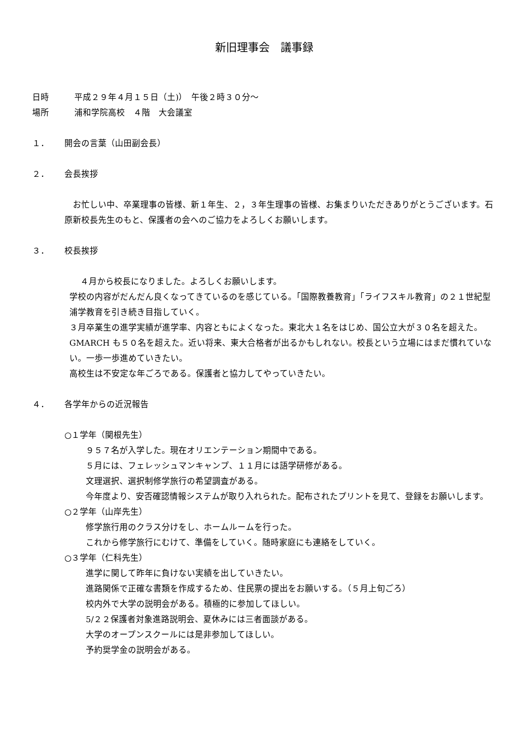新旧理事会　議事録
日時 平成２９年４月１５日（土)）　午後２時３０分～
場所 浦和学院高校　４階　大会議室
１． 開会の言葉（山田副会長）
２． 会長挨拶
　お忙しい中、卒業理事の皆様、新１年生、２，３年生理事の皆様、お集まりいただきありがとうございます。石原新校長先生のもと、保護者の会へのご協力をよろしくお願いします。
３． 校長挨拶
　 ４月から校長になりました。よろしくお願いします。
学校の内容がだんだん良くなってきているのを感じている。「国際教養教育」「ライフスキル教育」の２１世紀型浦学教育を引き続き目指していく。
３月卒業生の進学実績が進学率、内容ともによくなった。東北大１名をはじめ、国公立大が３０名を超えた。GMARCH も５０名を超えた。近い将来、東大合格者が出るかもしれない。校長という立場にはまだ慣れていない。一歩一歩進めていきたい。
高校生は不安定な年ごろである。保護者と協力してやっていきたい。
４． 各学年からの近況報告
○１学年（関根先生）
９５７名が入学した。現在オリエンテーション期間中である。
５月には、フェレッシュマンキャンプ、１１月には語学研修がある。
文理選択、選択制修学旅行の希望調査がある。
今年度より、安否確認情報システムが取り入れられた。配布されたプリントを見て、登録をお願いします。
○２学年（山岸先生）
修学旅行用のクラス分けをし、ホームルームを行った。
これから修学旅行にむけて、準備をしていく。随時家庭にも連絡をしていく。
○３学年（仁科先生）
進学に関して昨年に負けない実績を出していきたい。
進路関係で正確な書類を作成するため、住民票の提出をお願いする。（５月上旬ごろ）
校内外で大学の説明会がある。積極的に参加してほしい。
5/２２保護者対象進路説明会、夏休みには三者面談がある。
大学のオープンスクールには是非参加してほしい。
予約奨学金の説明会がある。